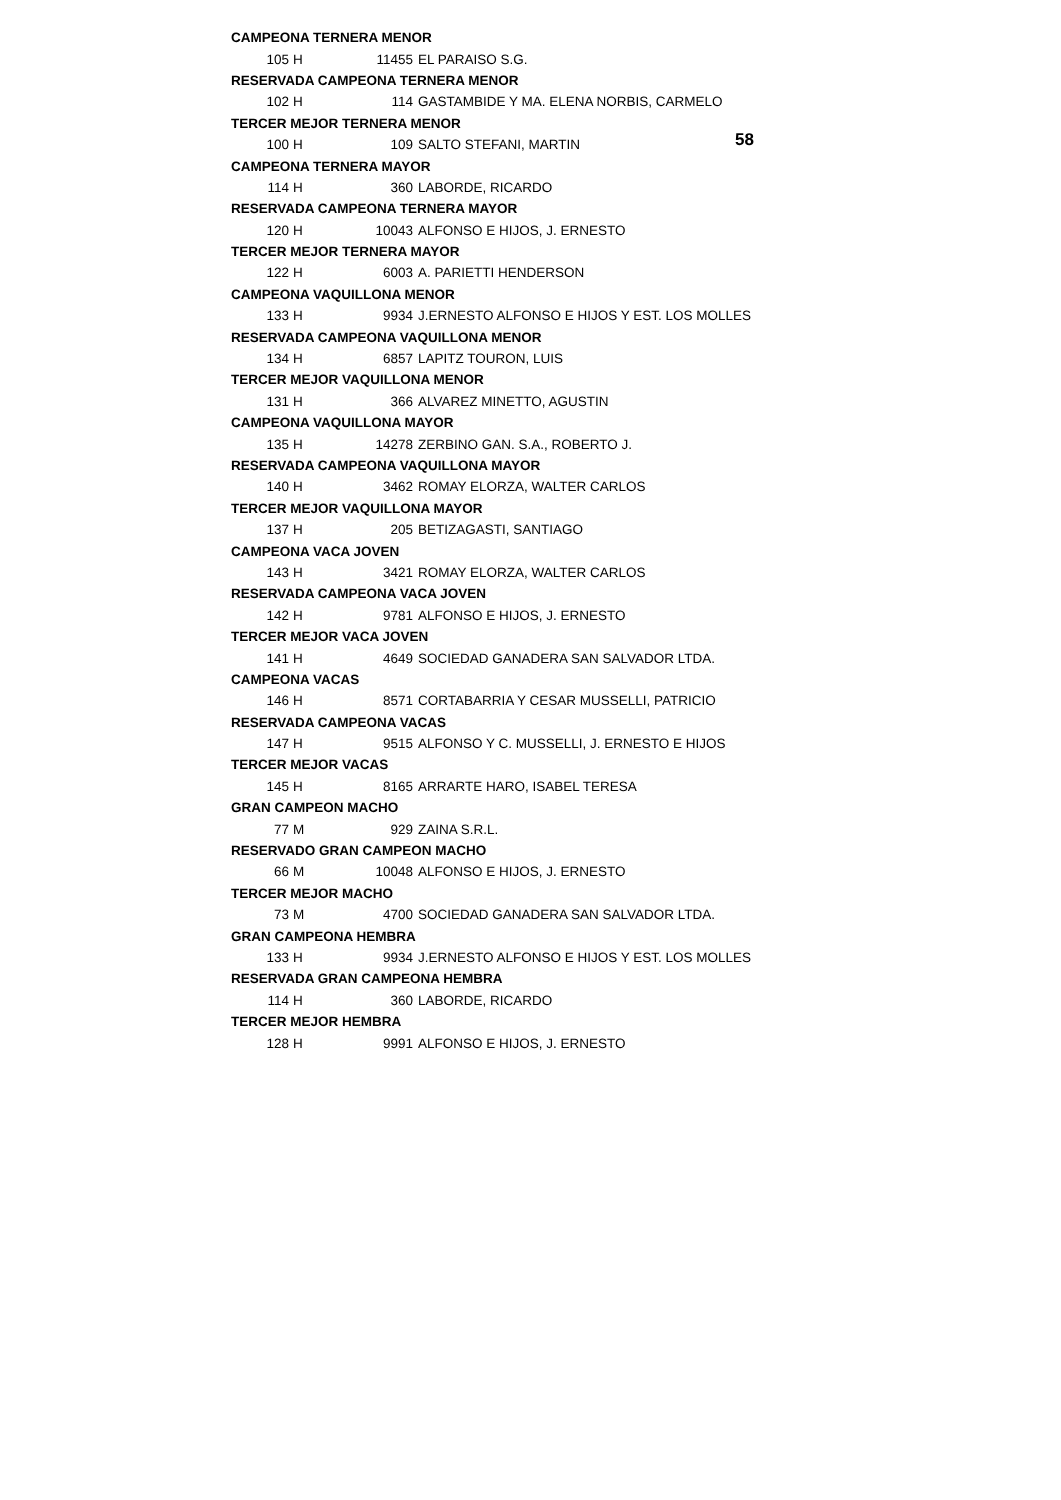58
| CAMPEONA TERNERA MENOR | | | |
| 105 | H | 11455 | EL PARAISO S.G. |
| RESERVADA CAMPEONA TERNERA MENOR | | | |
| 102 | H | 114 | GASTAMBIDE Y MA. ELENA NORBIS, CARMELO |
| TERCER MEJOR TERNERA MENOR | | | |
| 100 | H | 109 | SALTO STEFANI, MARTIN |
| CAMPEONA TERNERA MAYOR | | | |
| 114 | H | 360 | LABORDE, RICARDO |
| RESERVADA CAMPEONA TERNERA MAYOR | | | |
| 120 | H | 10043 | ALFONSO E HIJOS, J. ERNESTO |
| TERCER MEJOR TERNERA MAYOR | | | |
| 122 | H | 6003 | A. PARIETTI HENDERSON |
| CAMPEONA VAQUILLONA MENOR | | | |
| 133 | H | 9934 | J.ERNESTO ALFONSO E HIJOS Y EST. LOS MOLLES |
| RESERVADA CAMPEONA VAQUILLONA MENOR | | | |
| 134 | H | 6857 | LAPITZ TOURON, LUIS |
| TERCER MEJOR VAQUILLONA MENOR | | | |
| 131 | H | 366 | ALVAREZ MINETTO, AGUSTIN |
| CAMPEONA VAQUILLONA MAYOR | | | |
| 135 | H | 14278 | ZERBINO GAN. S.A., ROBERTO J. |
| RESERVADA CAMPEONA VAQUILLONA MAYOR | | | |
| 140 | H | 3462 | ROMAY ELORZA, WALTER CARLOS |
| TERCER MEJOR VAQUILLONA MAYOR | | | |
| 137 | H | 205 | BETIZAGASTI, SANTIAGO |
| CAMPEONA VACA JOVEN | | | |
| 143 | H | 3421 | ROMAY ELORZA, WALTER CARLOS |
| RESERVADA CAMPEONA VACA JOVEN | | | |
| 142 | H | 9781 | ALFONSO E HIJOS, J. ERNESTO |
| TERCER MEJOR VACA JOVEN | | | |
| 141 | H | 4649 | SOCIEDAD GANADERA SAN SALVADOR LTDA. |
| CAMPEONA VACAS | | | |
| 146 | H | 8571 | CORTABARRIA Y CESAR MUSSELLI, PATRICIO |
| RESERVADA CAMPEONA VACAS | | | |
| 147 | H | 9515 | ALFONSO Y C. MUSSELLI, J. ERNESTO E HIJOS |
| TERCER MEJOR VACAS | | | |
| 145 | H | 8165 | ARRARTE HARO, ISABEL TERESA |
| GRAN CAMPEON MACHO | | | |
| 77 | M | 929 | ZAINA S.R.L. |
| RESERVADO GRAN CAMPEON MACHO | | | |
| 66 | M | 10048 | ALFONSO E HIJOS, J. ERNESTO |
| TERCER MEJOR MACHO | | | |
| 73 | M | 4700 | SOCIEDAD GANADERA SAN SALVADOR LTDA. |
| GRAN CAMPEONA HEMBRA | | | |
| 133 | H | 9934 | J.ERNESTO ALFONSO E HIJOS Y EST. LOS MOLLES |
| RESERVADA GRAN CAMPEONA HEMBRA | | | |
| 114 | H | 360 | LABORDE, RICARDO |
| TERCER MEJOR HEMBRA | | | |
| 128 | H | 9991 | ALFONSO E HIJOS, J. ERNESTO |